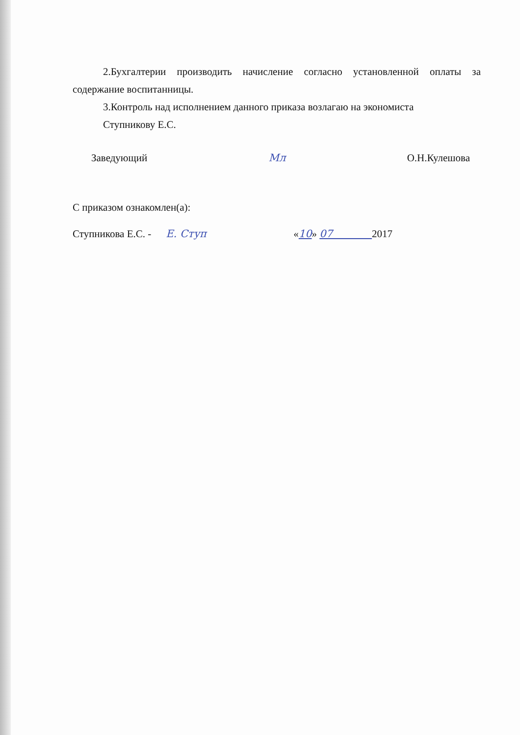2.Бухгалтерии производить начисление согласно установленной оплаты за содержание воспитанницы.
3.Контроль над исполнением данного приказа возлагаю на экономиста
Ступникову Е.С.
Заведующий Мл О.Н.Кулешова
С приказом ознакомлен(а):
Ступникова Е.С. - Е. Ступ «10» 07 2017